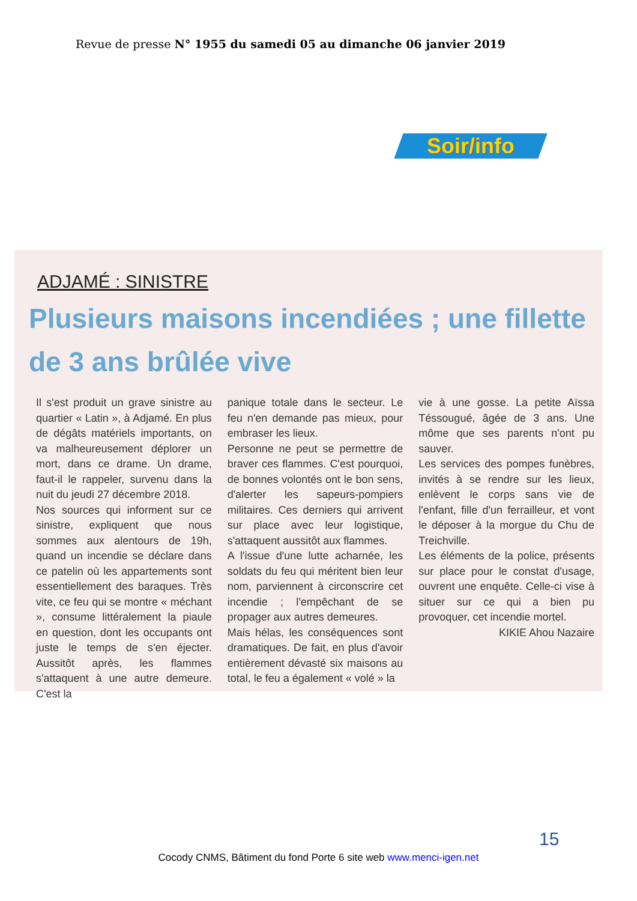Revue de presse N° 1955 du samedi 05 au dimanche 06 janvier 2019
Soir/info
ADJAMÉ : SINISTRE
Plusieurs maisons incendiées ; une fillette de 3 ans brûlée vive
Il s'est produit un grave sinistre au quartier « Latin », à Adjamé. En plus de dégâts matériels importants, on va malheureusement déplorer un mort, dans ce drame. Un drame, faut-il le rappeler, survenu dans la nuit du jeudi 27 décembre 2018.
Nos sources qui informent sur ce sinistre, expliquent que nous sommes aux alentours de 19h, quand un incendie se déclare dans ce patelin où les appartements sont essentiellement des baraques. Très vite, ce feu qui se montre « méchant », consume littéralement la piaule en question, dont les occupants ont juste le temps de s'en éjecter. Aussitôt après, les flammes s'attaquent à une autre demeure. C'est la
panique totale dans le secteur. Le feu n'en demande pas mieux, pour embraser les lieux.
Personne ne peut se permettre de braver ces flammes. C'est pourquoi, de bonnes volontés ont le bon sens, d'alerter les sapeurs-pompiers militaires. Ces derniers qui arrivent sur place avec leur logistique, s'attaquent aussitôt aux flammes.
A l'issue d'une lutte acharnée, les soldats du feu qui méritent bien leur nom, parviennent à circonscrire cet incendie ; l'empêchant de se propager aux autres demeures.
Mais hélas, les conséquences sont dramatiques. De fait, en plus d'avoir entièrement dévasté six maisons au total, le feu a également « volé » la
vie à une gosse. La petite Aïssa Téssougué, âgée de 3 ans. Une môme que ses parents n'ont pu sauver.
Les services des pompes funèbres, invités à se rendre sur les lieux, enlèvent le corps sans vie de l'enfant, fille d'un ferrailleur, et vont le déposer à la morgue du Chu de Treichville.
Les éléments de la police, présents sur place pour le constat d'usage, ouvrent une enquête. Celle-ci vise à situer sur ce qui a bien pu provoquer, cet incendie mortel.
KIKIE Ahou Nazaire
15
Cocody CNMS, Bâtiment du fond Porte 6 site web www.menci-igen.net